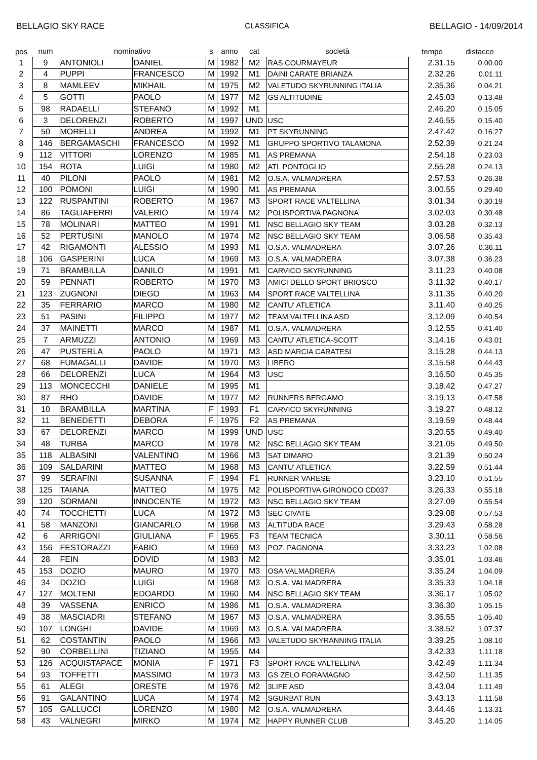BELLAGIO SKY RACE CLASSIFICA BELLAGIO - 14/09/2014
| pos | num | nominativo | | s | anno | cat | società | tempo | distacco |
| --- | --- | --- | --- | --- | --- | --- | --- | --- | --- |
| 1 | 9 | ANTONIOLI | DANIEL | M | 1982 | M2 | RAS COURMAYEUR | 2.31.15 | 0.00.00 |
| 2 | 4 | PUPPI | FRANCESCO | M | 1992 | M1 | DAINI CARATE BRIANZA | 2.32.26 | 0.01.11 |
| 3 | 8 | MAMLEEV | MIKHAIL | M | 1975 | M2 | VALETUDO SKYRUNNING ITALIA | 2.35.36 | 0.04.21 |
| 4 | 5 | GOTTI | PAOLO | M | 1977 | M2 | GS ALTITUDINE | 2.45.03 | 0.13.48 |
| 5 | 98 | RADAELLI | STEFANO | M | 1992 | M1 | | 2.46.20 | 0.15.05 |
| 6 | 3 | DELORENZI | ROBERTO | M | 1997 | UND | USC | 2.46.55 | 0.15.40 |
| 7 | 50 | MORELLI | ANDREA | M | 1992 | M1 | PT SKYRUNNING | 2.47.42 | 0.16.27 |
| 8 | 146 | BERGAMASCHI | FRANCESCO | M | 1992 | M1 | GRUPPO SPORTIVO TALAMONA | 2.52.39 | 0.21.24 |
| 9 | 112 | VITTORI | LORENZO | M | 1985 | M1 | AS PREMANA | 2.54.18 | 0.23.03 |
| 10 | 154 | ROTA | LUIGI | M | 1980 | M2 | ATL PONTOGLIO | 2.55.28 | 0.24.13 |
| 11 | 40 | PILONI | PAOLO | M | 1981 | M2 | O.S.A. VALMADRERA | 2.57.53 | 0.26.38 |
| 12 | 100 | POMONI | LUIGI | M | 1990 | M1 | AS PREMANA | 3.00.55 | 0.29.40 |
| 13 | 122 | RUSPANTINI | ROBERTO | M | 1967 | M3 | SPORT RACE VALTELLINA | 3.01.34 | 0.30.19 |
| 14 | 86 | TAGLIAFERRI | VALERIO | M | 1974 | M2 | POLISPORTIVA PAGNONA | 3.02.03 | 0.30.48 |
| 15 | 78 | MOLINARI | MATTEO | M | 1991 | M1 | NSC BELLAGIO SKY TEAM | 3.03.28 | 0.32.13 |
| 16 | 52 | PERTUSINI | MANOLO | M | 1974 | M2 | NSC BELLAGIO SKY TEAM | 3.06.58 | 0.35.43 |
| 17 | 42 | RIGAMONTI | ALESSIO | M | 1993 | M1 | O.S.A. VALMADRERA | 3.07.26 | 0.36.11 |
| 18 | 106 | GASPERINI | LUCA | M | 1969 | M3 | O.S.A. VALMADRERA | 3.07.38 | 0.36.23 |
| 19 | 71 | BRAMBILLA | DANILO | M | 1991 | M1 | CARVICO SKYRUNNING | 3.11.23 | 0.40.08 |
| 20 | 59 | PENNATI | ROBERTO | M | 1970 | M3 | AMICI DELLO SPORT BRIOSCO | 3.11.32 | 0.40.17 |
| 21 | 123 | ZUGNONI | DIEGO | M | 1963 | M4 | SPORT RACE VALTELLINA | 3.11.35 | 0.40.20 |
| 22 | 35 | FERRARIO | MARCO | M | 1980 | M2 | CANTU' ATLETICA | 3.11.40 | 0.40.25 |
| 23 | 51 | PASINI | FILIPPO | M | 1977 | M2 | TEAM VALTELLINA ASD | 3.12.09 | 0.40.54 |
| 24 | 37 | MAINETTI | MARCO | M | 1987 | M1 | O.S.A. VALMADRERA | 3.12.55 | 0.41.40 |
| 25 | 7 | ARMUZZI | ANTONIO | M | 1969 | M3 | CANTU' ATLETICA-SCOTT | 3.14.16 | 0.43.01 |
| 26 | 47 | PUSTERLA | PAOLO | M | 1971 | M3 | ASD MARCIA CARATESI | 3.15.28 | 0.44.13 |
| 27 | 68 | FUMAGALLI | DAVIDE | M | 1970 | M3 | LIBERO | 3.15.58 | 0.44.43 |
| 28 | 66 | DELORENZI | LUCA | M | 1964 | M3 | USC | 3.16.50 | 0.45.35 |
| 29 | 113 | MONCECCHI | DANIELE | M | 1995 | M1 | | 3.18.42 | 0.47.27 |
| 30 | 87 | RHO | DAVIDE | M | 1977 | M2 | RUNNERS BERGAMO | 3.19.13 | 0.47.58 |
| 31 | 10 | BRAMBILLA | MARTINA | F | 1993 | F1 | CARVICO SKYRUNNING | 3.19.27 | 0.48.12 |
| 32 | 11 | BENEDETTI | DEBORA | F | 1975 | F2 | AS PREMANA | 3.19.59 | 0.48.44 |
| 33 | 67 | DELORENZI | MARCO | M | 1999 | UND | USC | 3.20.55 | 0.49.40 |
| 34 | 48 | TURBA | MARCO | M | 1978 | M2 | NSC BELLAGIO SKY TEAM | 3.21.05 | 0.49.50 |
| 35 | 118 | ALBASINI | VALENTINO | M | 1966 | M3 | SAT DIMARO | 3.21.39 | 0.50.24 |
| 36 | 109 | SALDARINI | MATTEO | M | 1968 | M3 | CANTU' ATLETICA | 3.22.59 | 0.51.44 |
| 37 | 99 | SERAFINI | SUSANNA | F | 1994 | F1 | RUNNER VARESE | 3.23.10 | 0.51.55 |
| 38 | 125 | TAIANA | MATTEO | M | 1975 | M2 | POLISPORTIVA GIRONOCO CD037 | 3.26.33 | 0.55.18 |
| 39 | 120 | SORMANI | INNOCENTE | M | 1972 | M3 | NSC BELLAGIO SKY TEAM | 3.27.09 | 0.55.54 |
| 40 | 74 | TOCCHETTI | LUCA | M | 1972 | M3 | SEC CIVATE | 3.29.08 | 0.57.53 |
| 41 | 58 | MANZONI | GIANCARLO | M | 1968 | M3 | ALTITUDA RACE | 3.29.43 | 0.58.28 |
| 42 | 6 | ARRIGONI | GIULIANA | F | 1965 | F3 | TEAM TECNICA | 3.30.11 | 0.58.56 |
| 43 | 156 | FESTORAZZI | FABIO | M | 1969 | M3 | POZ. PAGNONA | 3.33.23 | 1.02.08 |
| 44 | 28 | FEIN | DOVID | M | 1983 | M2 | | 3.35.01 | 1.03.46 |
| 45 | 153 | DOZIO | MAURO | M | 1970 | M3 | OSA VALMADRERA | 3.35.24 | 1.04.09 |
| 46 | 34 | DOZIO | LUIGI | M | 1968 | M3 | O.S.A. VALMADRERA | 3.35.33 | 1.04.18 |
| 47 | 127 | MOLTENI | EDOARDO | M | 1960 | M4 | NSC BELLAGIO SKY TEAM | 3.36.17 | 1.05.02 |
| 48 | 39 | VASSENA | ENRICO | M | 1986 | M1 | O.S.A. VALMADRERA | 3.36.30 | 1.05.15 |
| 49 | 38 | MASCIADRI | STEFANO | M | 1967 | M3 | O.S.A. VALMADRERA | 3.36.55 | 1.05.40 |
| 50 | 107 | LONGHI | DAVIDE | M | 1969 | M3 | O.S.A. VALMADRERA | 3.38.52 | 1.07.37 |
| 51 | 62 | COSTANTIN | PAOLO | M | 1966 | M3 | VALETUDO SKYRANNING ITALIA | 3.39.25 | 1.08.10 |
| 52 | 90 | CORBELLINI | TIZIANO | M | 1955 | M4 | | 3.42.33 | 1.11.18 |
| 53 | 126 | ACQUISTAPACE | MONIA | F | 1971 | F3 | SPORT RACE VALTELLINA | 3.42.49 | 1.11.34 |
| 54 | 93 | TOFFETTI | MASSIMO | M | 1973 | M3 | GS ZELO FORAMAGNO | 3.42.50 | 1.11.35 |
| 55 | 61 | ALEGI | ORESTE | M | 1976 | M2 | 3LIFE ASD | 3.43.04 | 1.11.49 |
| 56 | 91 | GALANTINO | LUCA | M | 1974 | M2 | SGURBAT RUN | 3.43.13 | 1.11.58 |
| 57 | 105 | GALLUCCI | LORENZO | M | 1980 | M2 | O.S.A. VALMADRERA | 3.44.46 | 1.13.31 |
| 58 | 43 | VALNEGRI | MIRKO | M | 1974 | M2 | HAPPY RUNNER CLUB | 3.45.20 | 1.14.05 |